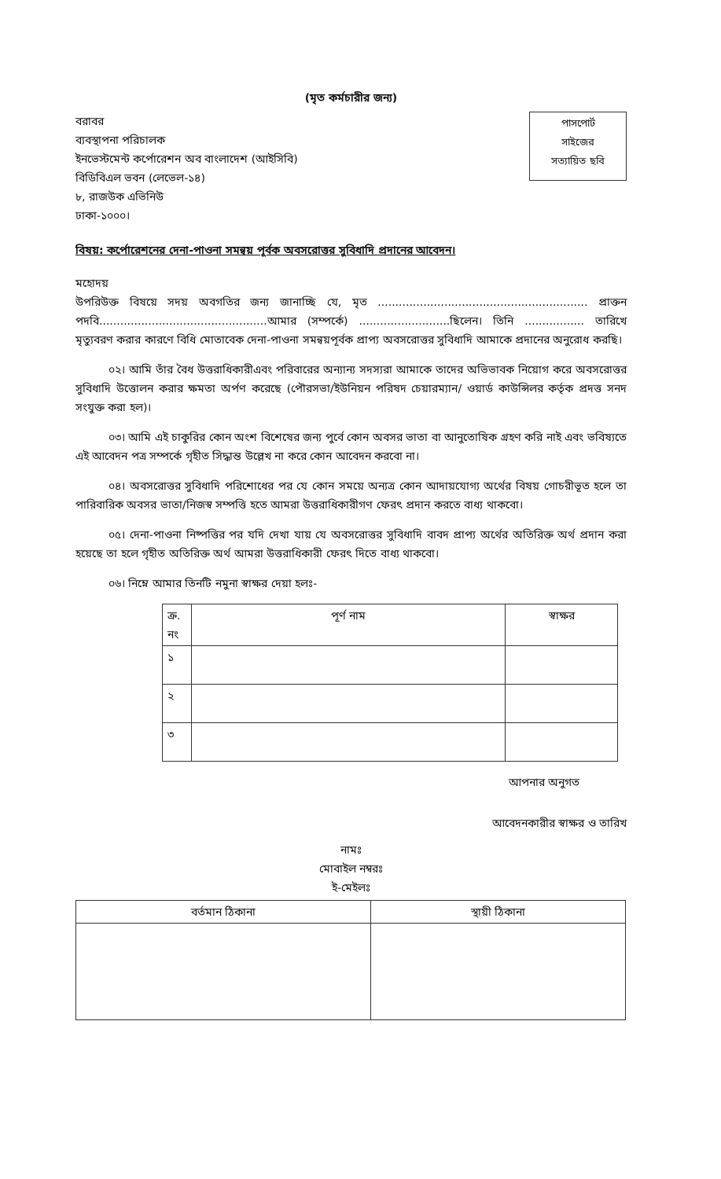(মৃত কর্মচারীর জন্য)
বরাবর
ব্যবস্থাপনা পরিচালক
ইনভেস্টমেন্ট কর্পোরেশন অব বাংলাদেশ (আইসিবি)
বিডিবিএল ভবন (লেভেল-১৪)
৮, রাজউক এভিনিউ
ঢাকা-১০০০।
পাসপোর্ট
সাইজের
সত্যায়িত ছবি
বিষয়: কর্পোরেশনের দেনা-পাওনা সমন্বয় পূর্বক অবসরোত্তর সুবিধাদি প্রদানের আবেদন।
মহোদয়
উপরিউক্ত বিষয়ে সদয় অবগতির জন্য জানাচ্ছি যে, মৃত ............................................................ প্রাক্তন পদবি................................................আমার (সম্পর্কে) ..........................ছিলেন। তিনি ................. তারিখে মৃত্যুবরণ করার কারণে বিধি মোতাবেক দেনা-পাওনা সমন্বয়পূর্বক প্রাপ্য অবসরোত্তর সুবিধাদি আমাকে প্রদানের অনুরোধ করছি।
০২। আমি তাঁর বৈধ উত্তরাধিকারীএবং পরিবারের অন্যান্য সদস্যরা আমাকে তাদের অভিভাবক নিয়োগ করে অবসরোত্তর সুবিধাদি উত্তোলন করার ক্ষমতা অর্পণ করেছে (পৌরসভা/ইউনিয়ন পরিষদ চেয়ারম্যান/ ওয়ার্ড কাউন্সিলর কর্তৃক প্রদত্ত সনদ সংযুক্ত করা হল)।
০৩। আমি এই চাকুরির কোন অংশ বিশেষের জন্য পুর্বে কোন অবসর ভাতা বা আনুতোষিক গ্রহণ করি নাই এবং ভবিষ্যতে এই আবেদন পত্র সম্পর্কে গৃহীত সিদ্ধান্ত উল্লেখ না করে কোন আবেদন করবো না।
০৪। অবসরোত্তর সুবিধাদি পরিশোধের পর যে কোন সময়ে অন্যত্র কোন আদায়যোগ্য অর্থের বিষয় গোচরীভূত হলে তা পারিবারিক অবসর ভাতা/নিজস্ব সম্পত্তি হতে আমরা উত্তরাধিকারীগণ ফেরৎ প্রদান করতে বাধ্য থাকবো।
০৫। দেনা-পাওনা নিষ্পত্তির পর যদি দেখা যায় যে অবসরোত্তর সুবিধাদি বাবদ প্রাপ্য অর্থের অতিরিক্ত অর্থ প্রদান করা হয়েছে তা হলে গৃহীত অতিরিক্ত অর্থ আমরা উত্তরাধিকারী ফেরৎ দিতে বাধ্য থাকবো।
০৬। নিম্নে আমার তিনটি নমুনা স্বাক্ষর দেয়া হলঃ-
| ক্র. নং | পূর্ণ নাম | স্বাক্ষর |
| --- | --- | --- |
| ১ | | |
| ২ | | |
| ৩ | | |
আপনার অনুগত
আবেদনকারীর স্বাক্ষর ও তারিখ
নামঃ
মোবাইল নম্বরঃ
ই-মেইলঃ
| বর্তমান ঠিকানা | স্থায়ী ঠিকানা |
| --- | --- |